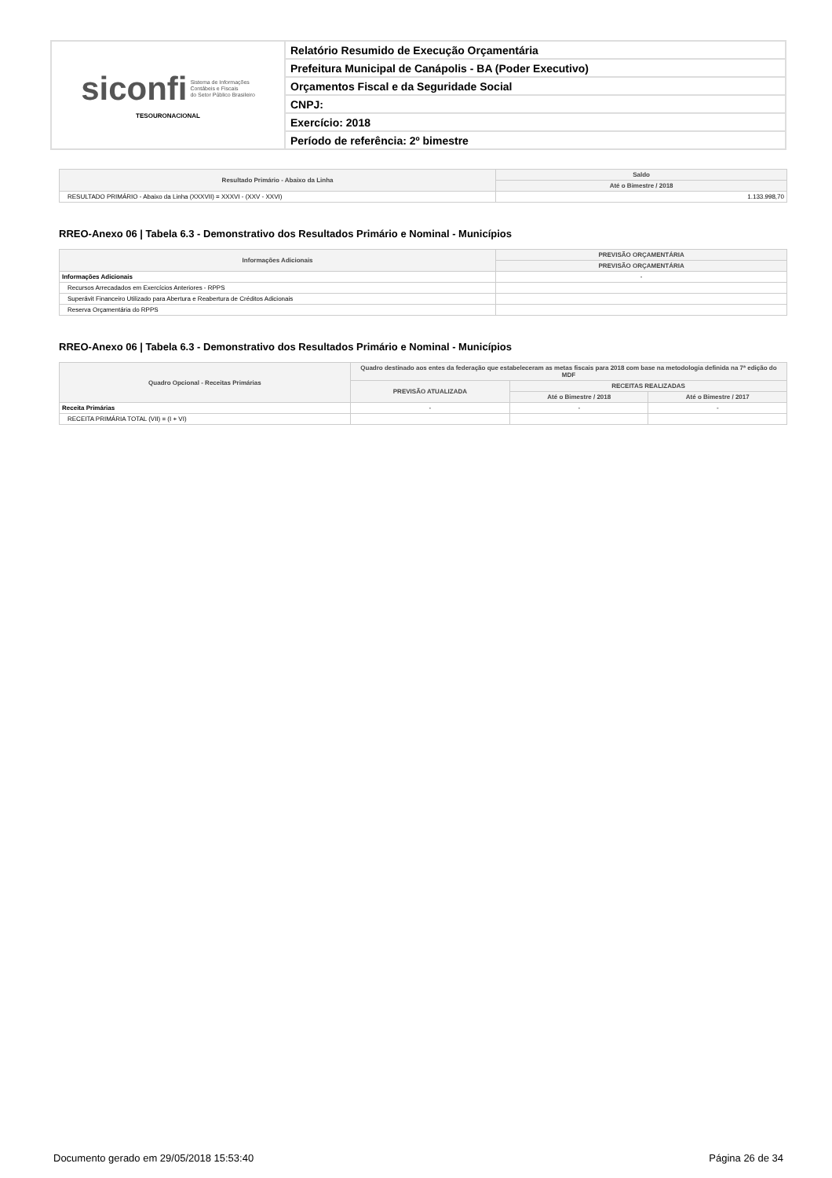| siconfi Sistema de Informações Contábeis e Fiscais do Setor Público Brasileiro TESOURONACIONAL | Relatório Resumido de Execução Orçamentária |
| | Prefeitura Municipal de Canápolis - BA (Poder Executivo) |
| | Orçamentos Fiscal e da Seguridade Social |
| | CNPJ: |
| | Exercício: 2018 |
| | Período de referência: 2º bimestre |
| Resultado Primário - Abaixo da Linha | Saldo |
| --- | --- |
| | Até o Bimestre / 2018 |
| RESULTADO PRIMÁRIO - Abaixo da Linha (XXXVII) = XXXVI - (XXV - XXVI) | 1.133.998,70 |
RREO-Anexo 06 | Tabela 6.3 - Demonstrativo dos Resultados Primário e Nominal - Municípios
| Informações Adicionais | PREVISÃO ORÇAMENTÁRIA |
| --- | --- |
| | PREVISÃO ORÇAMENTÁRIA |
| Informações Adicionais | - |
| Recursos Arrecadados em Exercícios Anteriores - RPPS | |
| Superávit Financeiro Utilizado para Abertura e Reabertura de Créditos Adicionais | |
| Reserva Orçamentária do RPPS | |
RREO-Anexo 06 | Tabela 6.3 - Demonstrativo dos Resultados Primário e Nominal - Municípios
| Quadro Opcional - Receitas Primárias | Quadro destinado aos entes da federação que estabeleceram as metas fiscais para 2018 com base na metodologia definida na 7ª edição do MDF | | |
| --- | --- | --- | --- |
| | PREVISÃO ATUALIZADA | RECEITAS REALIZADAS | |
| | | Até o Bimestre / 2018 | Até o Bimestre / 2017 |
| Receita Primárias | - | - | - |
| RECEITA PRIMÁRIA TOTAL (VII) = (I + VI) | | | |
Documento gerado em 29/05/2018 15:53:40 Página 26 de 34